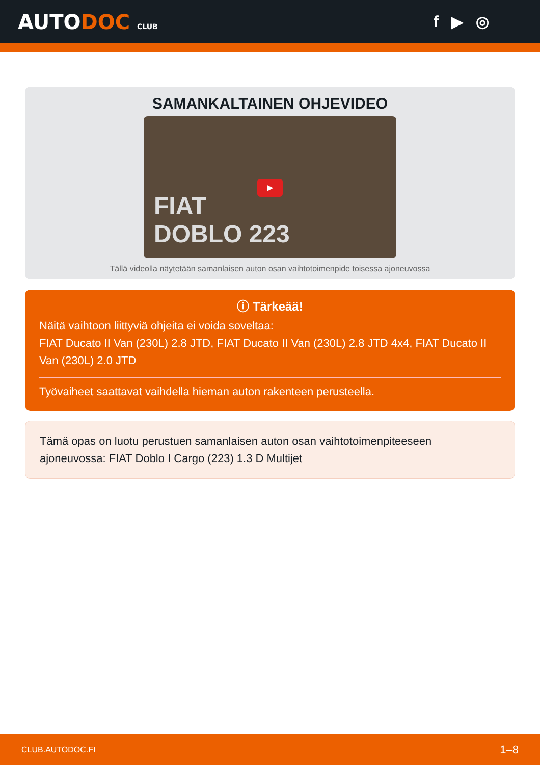AUTODOC CLUB
f ▶ ◎
SAMANKALTAINEN OHJEVIDEO
▶
FIAT
DOBLO 223
Tällä videolla näytetään samanlaisen auton osan vaihtotoimenpide toisessa ajoneuvossa
ⓘ Tärkeää!
Näitä vaihtoon liittyviä ohjeita ei voida soveltaa:
FIAT Ducato II Van (230L) 2.8 JTD, FIAT Ducato II Van (230L) 2.8 JTD 4x4, FIAT Ducato II Van (230L) 2.0 JTD
Työvaiheet saattavat vaihdella hieman auton rakenteen perusteella.
Tämä opas on luotu perustuen samanlaisen auton osan vaihtotoimenpiteeseen ajoneuvossa: FIAT Doblo I Cargo (223) 1.3 D Multijet
CLUB.AUTODOC.FI 1–8